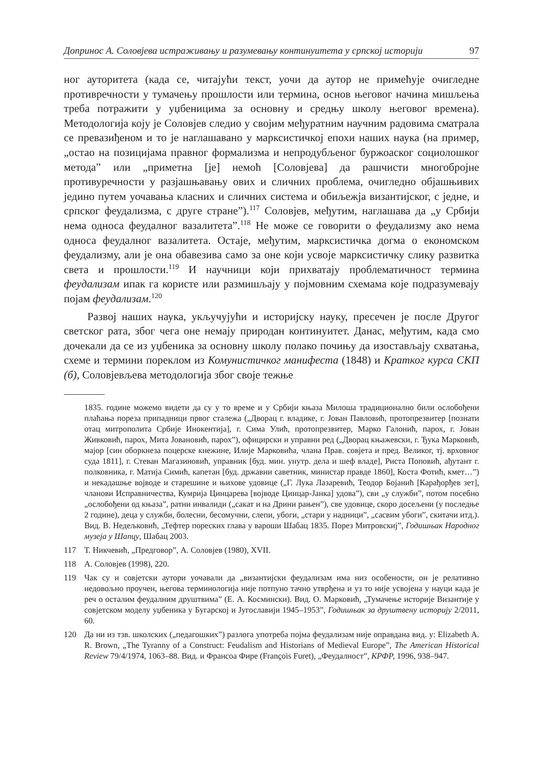Допринос А. Соловјева истраживању и разумевању континуитета у српској историји 97
ног ауторитета (када се, читајући текст, уочи да аутор не примећује очигледне противречности у тумачењу прошлости или термина, основ његовог начина мишљења треба потражити у уџбеницима за основну и средњу школу његовог времена). Методологија коју је Соловјев следио у својим међуратним научним радовима сматрала се превазиђеном и то је наглашавано у марксистичкој епохи наших наука (на пример, „остао на позицијама правног формализма и непродубљеног буржоаског социолошког метода” или „приметна [је] немоћ [Соловјева] да рашчисти многобројне противуречности у разјашњавању ових и сличних проблема, очигледно објашњивих једино путем уочавања класних и сличних система и обиљежја византијског, с једне, и српског феудализма, с друге стране”).<sup>117</sup> Соловјев, међутим, наглашава да „у Србији нема односа феудалног вазалитета”.<sup>118</sup> Не може се говорити о феудализму ако нема односа феудалног вазалитета. Остаје, међутим, марксистичка догма о економском феудализму, али је она обавезива само за оне који усвоје марксистичку слику развитка света и прошлости.<sup>119</sup> И научници који прихватају проблематичност термина феудализам ипак га користе или размишљају у појмовним схемама које подразумевају појам феудализам.<sup>120</sup>
Развој наших наука, укључујући и историјску науку, пресечен је после Другог светског рата, због чега оне немају природан континуитет. Данас, међутим, када смо дочекали да се из уџбеника за основну школу полако почињу да изостављају схватања, схеме и термини пореклом из Комунистичког манифеста (1848) и Кратког курса СКП (б), Соловјевљева методологија због своје тежње
1835. године можемо видети да су у то време и у Србији књаза Милоша традиционално били ослобођени плаћања пореза припадници првог сталежа („Дворац г. владике, г. Јован Павловић, протопрезвитер [познати отац митрополита Србије Инокентија], г. Сима Улић, протопрезвитер, Марко Галонић, парох, г. Јован Живковић, парох, Мита Јовановић, парох”), официрски и управни ред („Дворац књажевски, г. Ђука Марковић, мајор [син оборкнеза поцерске кнежине, Илије Марковића, члана Прав. совјета и пред. Великог, тј. врховног суда 1811], г. Стеван Магазиновић, управник [буд. мин. унутр. дела и шеф владе], Риста Поповић, ађутант г. полковника, г. Матија Симић, капетан [буд. државни саветник, министар правде 1860], Коста Фотић, кмет…”) и некадашње војводе и старешине и њихове удовице („Г. Лука Лазаревић, Теодор Бојанић [Карађорђев зет], чланови Исправничества, Кумрија Цинцарева [војводе Цинцар-Јанка] удова”), сви „у служби”, потом посебно „ослобођени од књаза”, ратни инвалиди („сакат и на Дрини рањен”), све удовице, скоро досељени (у последње 2 године), деца у служби, болесни, бесомучни, слепи, убоги, „стари у надници”, „сасвим убоги”, скитачи итд.). Вид. В. Недељковић, „Тефтер пореских глава у вароши Шабац 1835. Порез Митровскиј”, Годишњак Народног музеја у Шапцу, Шабац 2003.
117 Т. Никчевић, „Предговор”, А. Соловјев (1980), XVII.
118 А. Соловјев (1998), 220.
119 Чак су и совјетски аутори уочавали да „византијски феудализам има низ особености, он је релативно недовољно проучен, његова терминологија није потпуно тачно утврђена и уз то није усвојена у науци када је реч о осталим феудалним друштвима” (Е. А. Космински). Вид. О. Марковић, „Тумачење историје Византије у совјетском моделу уџбеника у Бугарској и Југославији 1945–1953”, Годишњак за друштвену историју 2/2011, 60.
120 Да ни из тзв. школских („педагошких”) разлога употреба појма феудализам није оправдана вид. у: Elizabeth A. R. Brown, „The Tyranny of a Construct: Feudalism and Historians of Medieval Europe”, The American Historical Review 79/4/1974, 1063–88. Вид. и Франсоа Фире (François Furet), „Феудалност”, КРФР, 1996, 938–947.